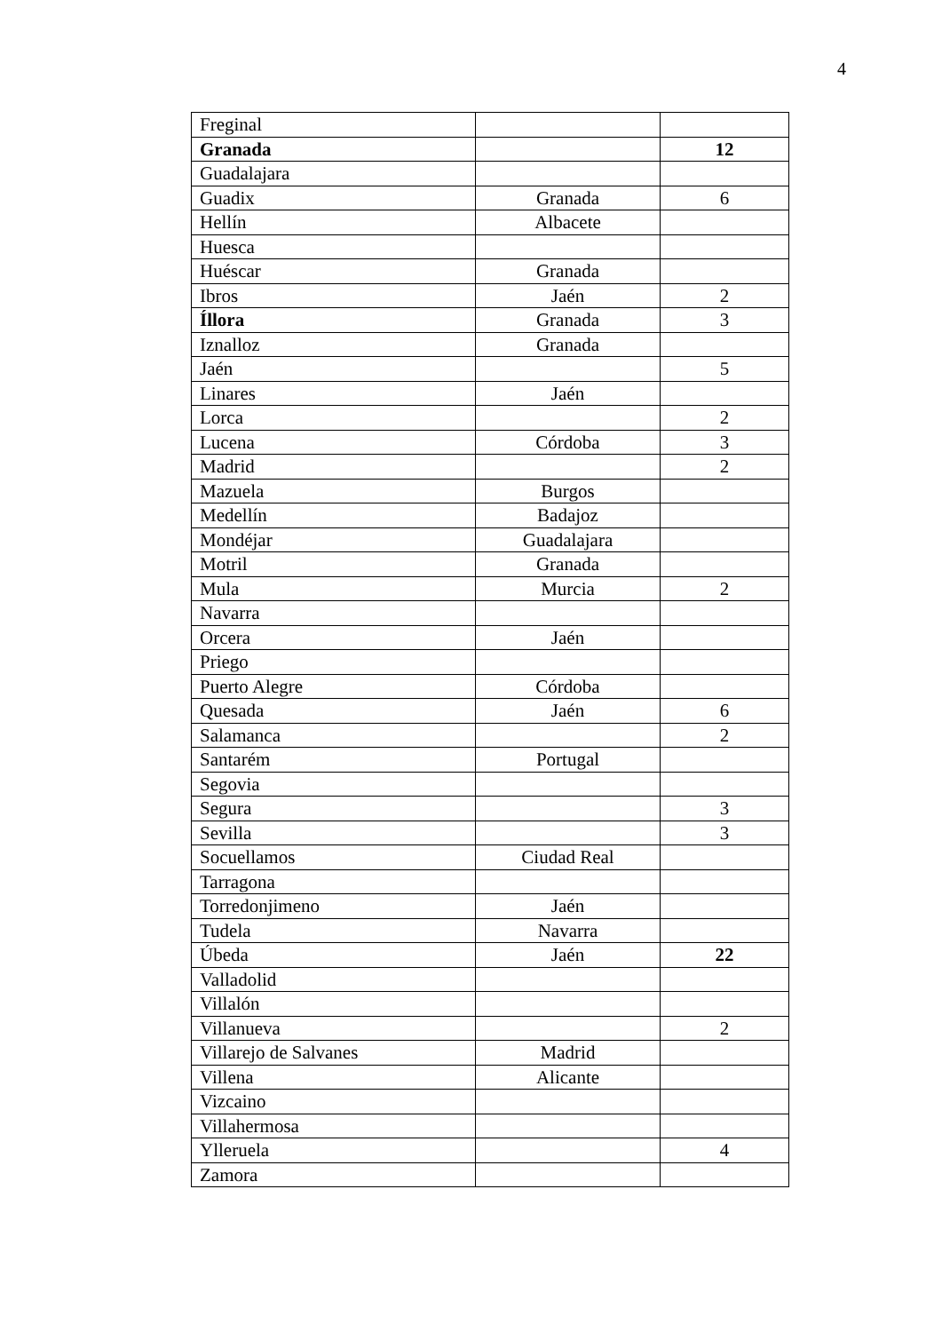4
| Freginal | | |
| Granada | | 12 |
| Guadalajara | | |
| Guadix | Granada | 6 |
| Hellín | Albacete | |
| Huesca | | |
| Huéscar | Granada | |
| Ibros | Jaén | 2 |
| Íllora | Granada | 3 |
| Iznalloz | Granada | |
| Jaén | | 5 |
| Linares | Jaén | |
| Lorca | | 2 |
| Lucena | Córdoba | 3 |
| Madrid | | 2 |
| Mazuela | Burgos | |
| Medellín | Badajoz | |
| Mondéjar | Guadalajara | |
| Motril | Granada | |
| Mula | Murcia | 2 |
| Navarra | | |
| Orcera | Jaén | |
| Priego | | |
| Puerto Alegre | Córdoba | |
| Quesada | Jaén | 6 |
| Salamanca | | 2 |
| Santarém | Portugal | |
| Segovia | | |
| Segura | | 3 |
| Sevilla | | 3 |
| Socuellamos | Ciudad Real | |
| Tarragona | | |
| Torredonjimeno | Jaén | |
| Tudela | Navarra | |
| Úbeda | Jaén | 22 |
| Valladolid | | |
| Villalón | | |
| Villanueva | | 2 |
| Villarejo de Salvanes | Madrid | |
| Villena | Alicante | |
| Vizcaino | | |
| Villahermosa | | |
| Ylleruela | | 4 |
| Zamora | | |